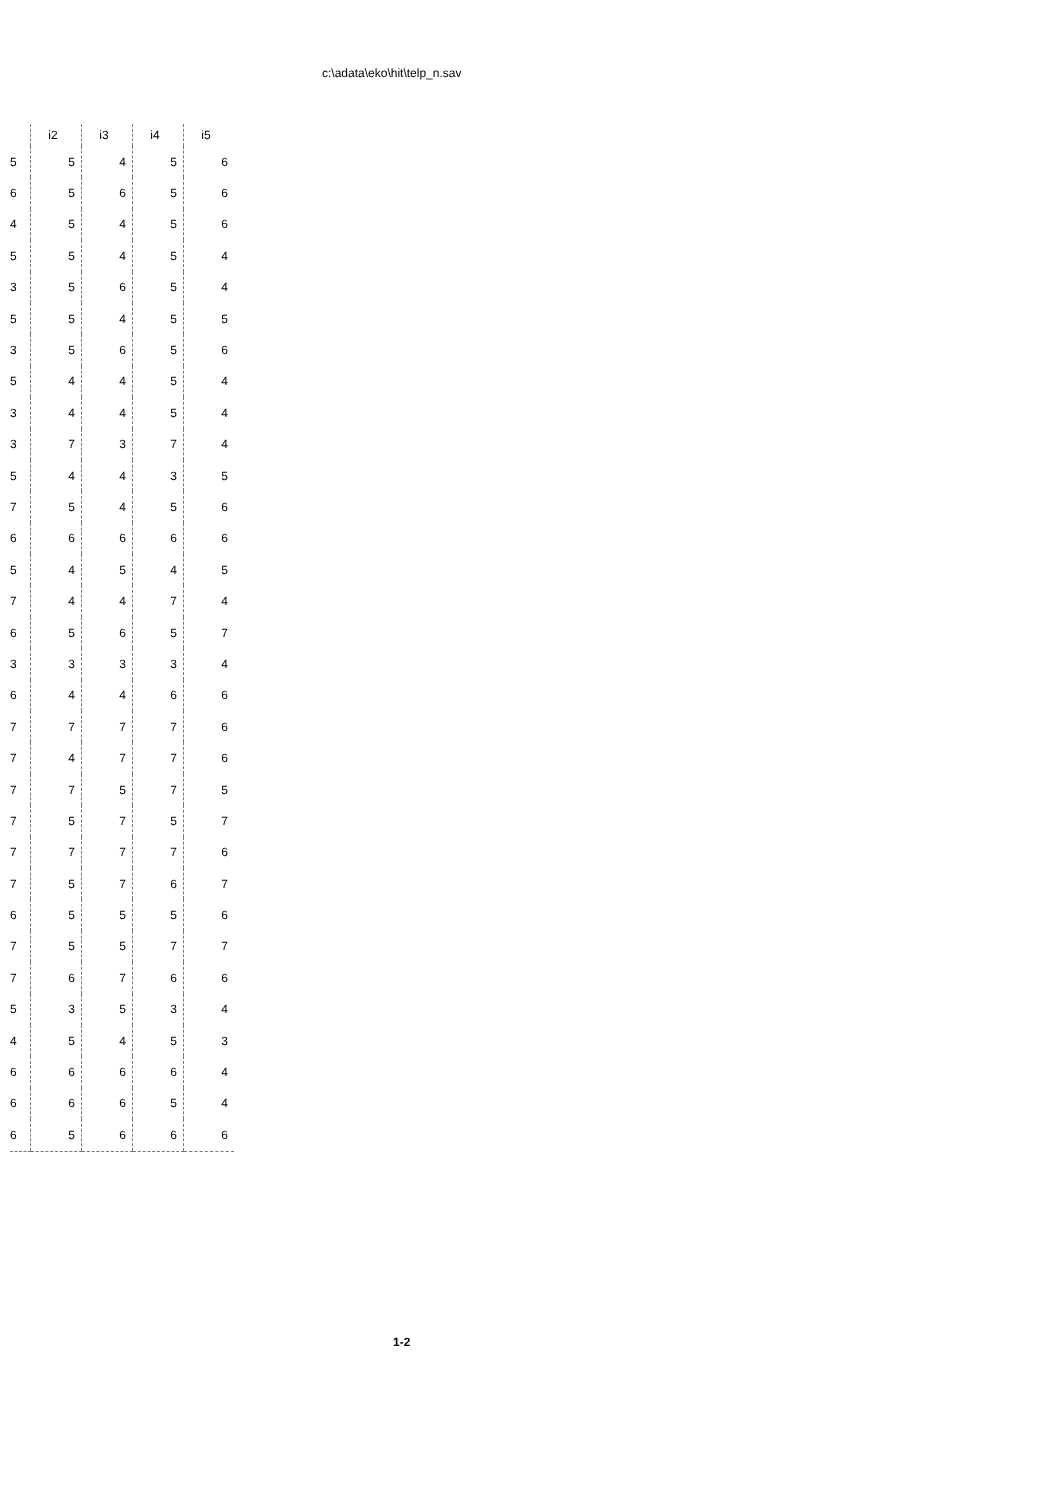c:\adata\eko\hit\telp_n.sav
| | i2 | i3 | i4 | i5 |
| --- | --- | --- | --- | --- |
| 5 | 5 | 4 | 5 | 6 |
| 6 | 5 | 6 | 5 | 6 |
| 4 | 5 | 4 | 5 | 6 |
| 5 | 5 | 4 | 5 | 4 |
| 3 | 5 | 6 | 5 | 4 |
| 5 | 5 | 4 | 5 | 5 |
| 3 | 5 | 6 | 5 | 6 |
| 5 | 4 | 4 | 5 | 4 |
| 3 | 4 | 4 | 5 | 4 |
| 3 | 7 | 3 | 7 | 4 |
| 5 | 4 | 4 | 3 | 5 |
| 7 | 5 | 4 | 5 | 6 |
| 6 | 6 | 6 | 6 | 6 |
| 5 | 4 | 5 | 4 | 5 |
| 7 | 4 | 4 | 7 | 4 |
| 6 | 5 | 6 | 5 | 7 |
| 3 | 3 | 3 | 3 | 4 |
| 6 | 4 | 4 | 6 | 6 |
| 7 | 7 | 7 | 7 | 6 |
| 7 | 4 | 7 | 7 | 6 |
| 7 | 7 | 5 | 7 | 5 |
| 7 | 5 | 7 | 5 | 7 |
| 7 | 7 | 7 | 7 | 6 |
| 7 | 5 | 7 | 6 | 7 |
| 6 | 5 | 5 | 5 | 6 |
| 7 | 5 | 5 | 7 | 7 |
| 7 | 6 | 7 | 6 | 6 |
| 5 | 3 | 5 | 3 | 4 |
| 4 | 5 | 4 | 5 | 3 |
| 6 | 6 | 6 | 6 | 4 |
| 6 | 6 | 6 | 5 | 4 |
| 6 | 5 | 6 | 6 | 6 |
1-2